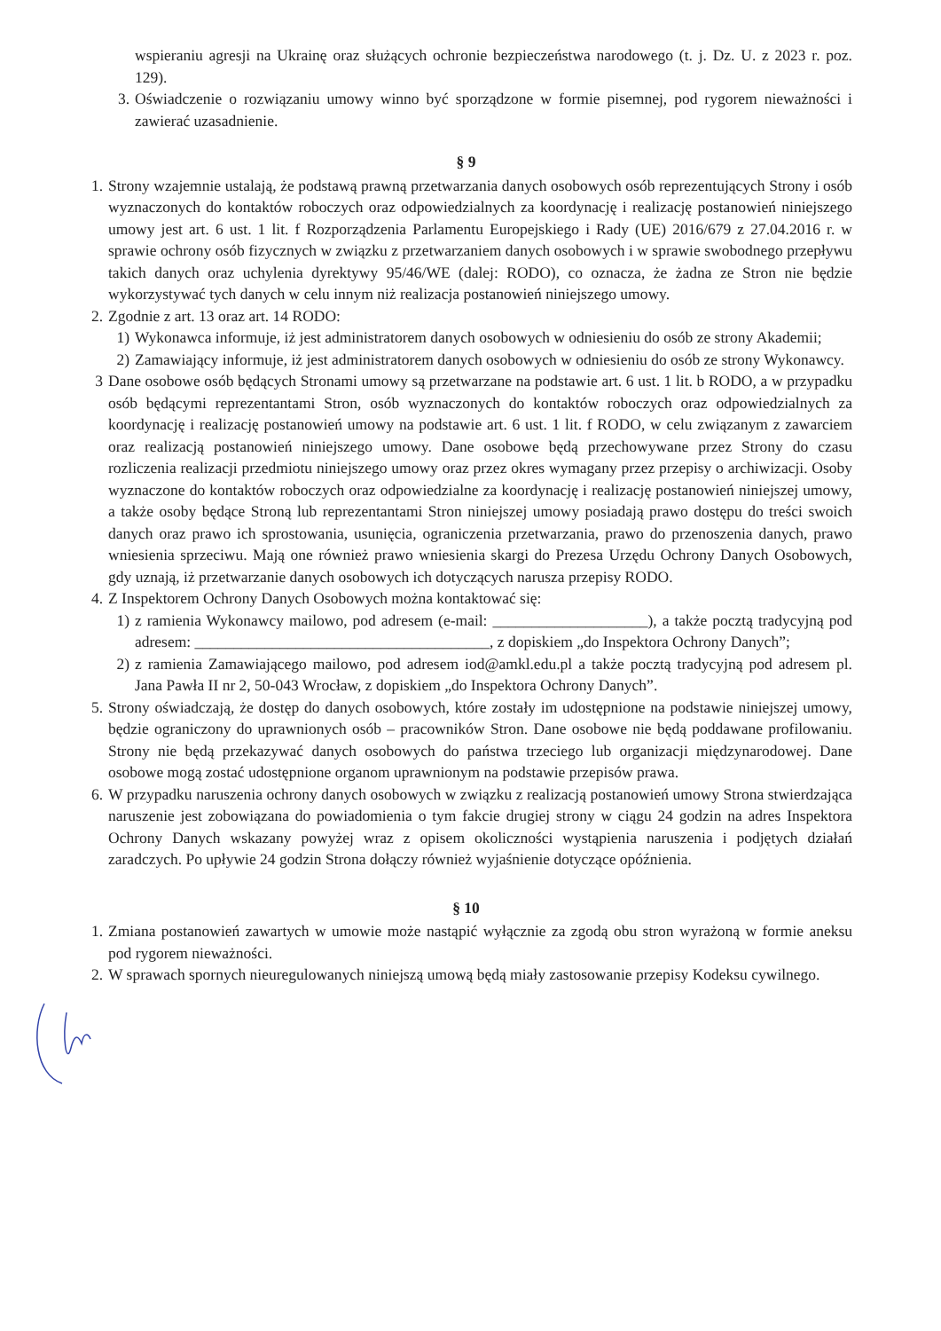wspieraniu agresji na Ukrainę oraz służących ochronie bezpieczeństwa narodowego (t. j. Dz. U. z 2023 r. poz. 129).
3. Oświadczenie o rozwiązaniu umowy winno być sporządzone w formie pisemnej, pod rygorem nieważności i zawierać uzasadnienie.
§ 9
1. Strony wzajemnie ustalają, że podstawą prawną przetwarzania danych osobowych osób reprezentujących Strony i osób wyznaczonych do kontaktów roboczych oraz odpowiedzialnych za koordynację i realizację postanowień niniejszego umowy jest art. 6 ust. 1 lit. f Rozporządzenia Parlamentu Europejskiego i Rady (UE) 2016/679 z 27.04.2016 r. w sprawie ochrony osób fizycznych w związku z przetwarzaniem danych osobowych i w sprawie swobodnego przepływu takich danych oraz uchylenia dyrektywy 95/46/WE (dalej: RODO), co oznacza, że żadna ze Stron nie będzie wykorzystywać tych danych w celu innym niż realizacja postanowień niniejszego umowy.
2. Zgodnie z art. 13 oraz art. 14 RODO:
1) Wykonawca informuje, iż jest administratorem danych osobowych w odniesieniu do osób ze strony Akademii;
2) Zamawiający informuje, iż jest administratorem danych osobowych w odniesieniu do osób ze strony Wykonawcy.
3 Dane osobowe osób będących Stronami umowy są przetwarzane na podstawie art. 6 ust. 1 lit. b RODO, a w przypadku osób będącymi reprezentantami Stron, osób wyznaczonych do kontaktów roboczych oraz odpowiedzialnych za koordynację i realizację postanowień umowy na podstawie art. 6 ust. 1 lit. f RODO, w celu związanym z zawarciem oraz realizacją postanowień niniejszego umowy. Dane osobowe będą przechowywane przez Strony do czasu rozliczenia realizacji przedmiotu niniejszego umowy oraz przez okres wymagany przez przepisy o archiwizacji. Osoby wyznaczone do kontaktów roboczych oraz odpowiedzialne za koordynację i realizację postanowień niniejszej umowy, a także osoby będące Stroną lub reprezentantami Stron niniejszej umowy posiadają prawo dostępu do treści swoich danych oraz prawo ich sprostowania, usunięcia, ograniczenia przetwarzania, prawo do przenoszenia danych, prawo wniesienia sprzeciwu. Mają one również prawo wniesienia skargi do Prezesa Urzędu Ochrony Danych Osobowych, gdy uznają, iż przetwarzanie danych osobowych ich dotyczących narusza przepisy RODO.
4. Z Inspektorem Ochrony Danych Osobowych można kontaktować się:
1) z ramienia Wykonawcy mailowo, pod adresem (e-mail: ____________________), a także pocztą tradycyjną pod adresem: ______________________________________, z dopiskiem „do Inspektora Ochrony Danych”;
2) z ramienia Zamawiającego mailowo, pod adresem iod@amkl.edu.pl a także pocztą tradycyjną pod adresem pl. Jana Pawła II nr 2, 50-043 Wrocław, z dopiskiem „do Inspektora Ochrony Danych”.
5. Strony oświadczają, że dostęp do danych osobowych, które zostały im udostępnione na podstawie niniejszej umowy, będzie ograniczony do uprawnionych osób – pracowników Stron. Dane osobowe nie będą poddawane profilowaniu. Strony nie będą przekazywać danych osobowych do państwa trzeciego lub organizacji międzynarodowej. Dane osobowe mogą zostać udostępnione organom uprawnionym na podstawie przepisów prawa.
6. W przypadku naruszenia ochrony danych osobowych w związku z realizacją postanowień umowy Strona stwierdzająca naruszenie jest zobowiązana do powiadomienia o tym fakcie drugiej strony w ciągu 24 godzin na adres Inspektora Ochrony Danych wskazany powyżej wraz z opisem okoliczności wystąpienia naruszenia i podjętych działań zaradczych. Po upływie 24 godzin Strona dołączy również wyjaśnienie dotyczące opóźnienia.
§ 10
1. Zmiana postanowień zawartych w umowie może nastąpić wyłącznie za zgodą obu stron wyrażoną w formie aneksu pod rygorem nieważności.
2. W sprawach spornych nieuregulowanych niniejszą umową będą miały zastosowanie przepisy Kodeksu cywilnego.